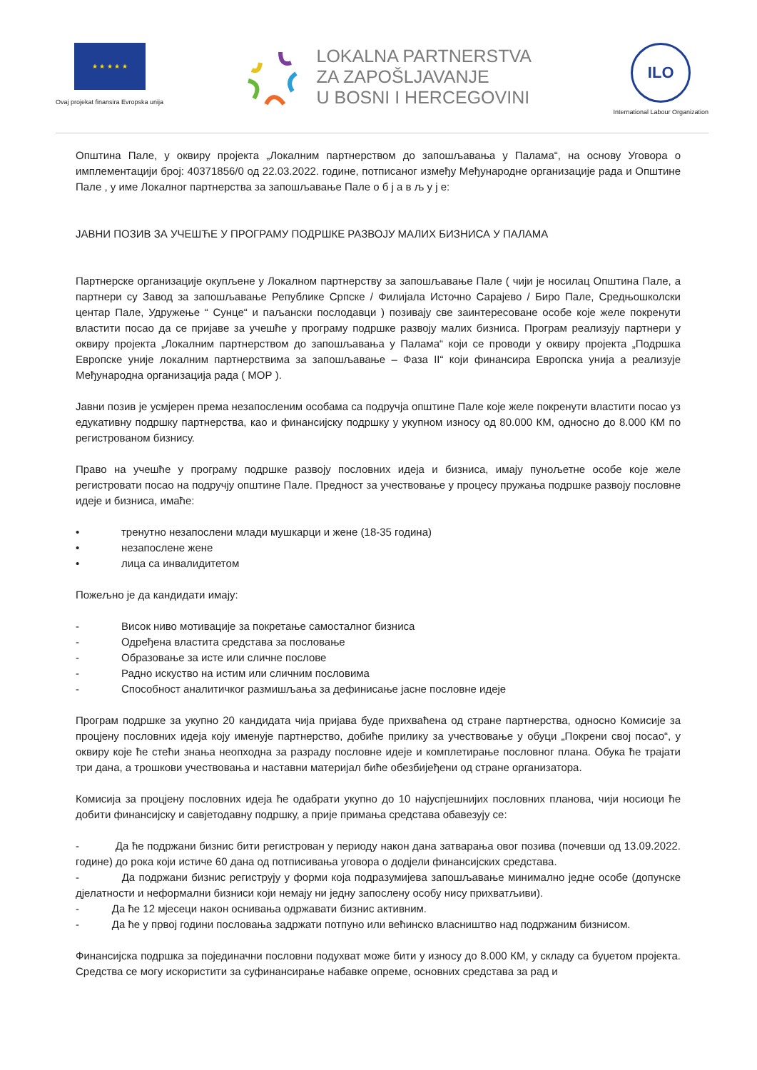★ ★ ★ ★ ★
Ovaj projekat finansira Evropska unija
LOKALNA PARTNERSTVA
ZA ZAPOŠLJAVANJE
U BOSNI I HERCEGOVINI
ILO
International Labour Organization
Општина Пале, у оквиру пројекта „Локалним партнерством до запошљавања у Палама“, на основу Уговора о имплементацији број: 40371856/0 од 22.03.2022. године, потписаног између Међународне организације рада и Општине Пале , у име Локалног партнерства за запошљавање Пале о б ј а в љ у ј е:
ЈАВНИ ПОЗИВ ЗА УЧЕШЋЕ У ПРОГРАМУ ПОДРШКЕ РАЗВОЈУ МАЛИХ БИЗНИСА У ПАЛАМА
Партнерске организације окупљене у Локалном партнерству за запошљавање Пале ( чији је носилац Општина Пале, а партнери су Завод за запошљавање Републике Српске / Филијала Источно Сарајево / Биро Пале, Средњошколски центар Пале, Удружење “ Сунце“ и паљански послодавци ) позивају све заинтересоване особе које желе покренути властити посао да се пријаве за учешће у програму подршке развоју малих бизниса. Програм реализују партнери у оквиру пројекта „Локалним партнерством до запошљавања у Палама“ који се проводи у оквиру пројекта „Подршка Европске уније локалним партнерствима за запошљавање – Фаза II“ који финансира Европска унија а реализује Међународна организација рада ( МОР ).
Јавни позив је усмјерен према незапосленим особама са подручја општине Пале које желе покренути властити посао уз едукативну подршку партнерства, као и финансијску подршку у укупном износу од 80.000 КМ, односно до 8.000 КМ по регистрованом бизнису.
Право на учешће у програму подршке развоју пословних идеја и бизниса, имају пунољетне особе које желе регистровати посао на подручју општине Пале. Предност за учествовање у процесу пружања подршке развоју пословне идеје и бизниса, имаће:
• тренутно незапослени млади мушкарци и жене (18-35 година)
• незапослене жене
• лица са инвалидитетом
Пожељно је да кандидати имају:
- Висок ниво мотивације за покретање самосталног бизниса
- Одређена властита средстава за пословање
- Образовање за исте или сличне послове
- Радно искуство на истим или сличним пословима
- Способност аналитичког размишљања за дефинисање јасне пословне идеје
Програм подршке за укупно 20 кандидата чија пријава буде прихваћена од стране партнерства, односно Комисије за процјену пословних идеја коју именује партнерство, добиће прилику за учествовање у обуци „Покрени свој посао“, у оквиру које ће стећи знања неопходна за разраду пословне идеје и комплетирање пословног плана. Обука ће трајати три дана, а трошкови учествовања и наставни материјал биће обезбијеђени од стране организатора.
Комисија за процјену пословних идеја ће одабрати укупно до 10 најуспјешнијих пословних планова, чији носиоци ће добити финансијску и савјетодавну подршку, а прије примања средстава обавезују се:
- Да ће подржани бизнис бити регистрован у периоду након дана затварања овог позива (почевши од 13.09.2022. године) до рока који истиче 60 дана од потписивања уговора о додјели финансијских средстава.
- Да подржани бизнис региструју у форми која подразумијева запошљавање минимално једне особе (допунске дјелатности и неформални бизниси који немају ни једну запослену особу нису прихватљиви).
- Да ће 12 мјесеци након оснивања одржавати бизнис активним.
- Да ће у првој години пословања задржати потпуно или већинско власништво над подржаним бизнисом.
Финансијска подршка за појединачни пословни подухват може бити у износу до 8.000 КМ, у складу са буџетом пројекта. Средства се могу искористити за суфинансирање набавке опреме, основних средстава за рад и